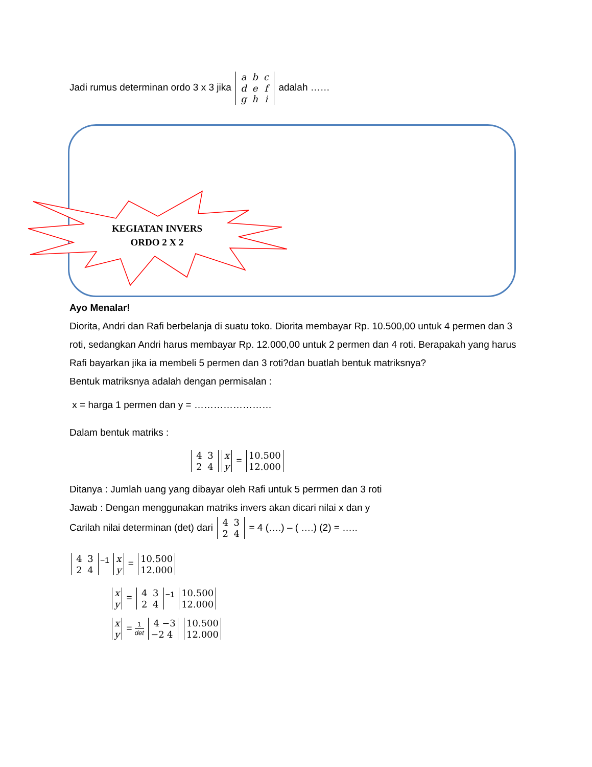KEGIATAN INVERS
ORDO 2 X 2
Jadi rumus determinan ordo 3 x 3 jika a b c
d e f
g h i adalah ……
Ayo Menalar!
Diorita, Andri dan Rafi berbelanja di suatu toko. Diorita membayar Rp. 10.500,00 untuk 4 permen dan 3 roti, sedangkan Andri harus membayar Rp. 12.000,00 untuk 2 permen dan 4 roti. Berapakah yang harus Rafi bayarkan jika ia membeli 5 permen dan 3 roti?dan buatlah bentuk matriksnya?
Bentuk matriksnya adalah dengan permisalan :
x = harga 1 permen dan y = ……………………
Dalam bentuk matriks :
4 3
2 4 x
y = 10.500
12.000
Ditanya : Jumlah uang yang dibayar oleh Rafi untuk 5 perrmen dan 3 roti
Jawab : Dengan menggunakan matriks invers akan dicari nilai x dan y
Carilah nilai determinan (det) dari 4 3
2 4 = 4 (….) – ( ….) (2) = …..
4 3
2 4<sup>−1</sup> x
y = 10.500
12.000
x
y = 4 3
2 4<sup>−1</sup> 10.500
12.000
x
y = 1 det 4 −3
−2 4 10.500
12.000